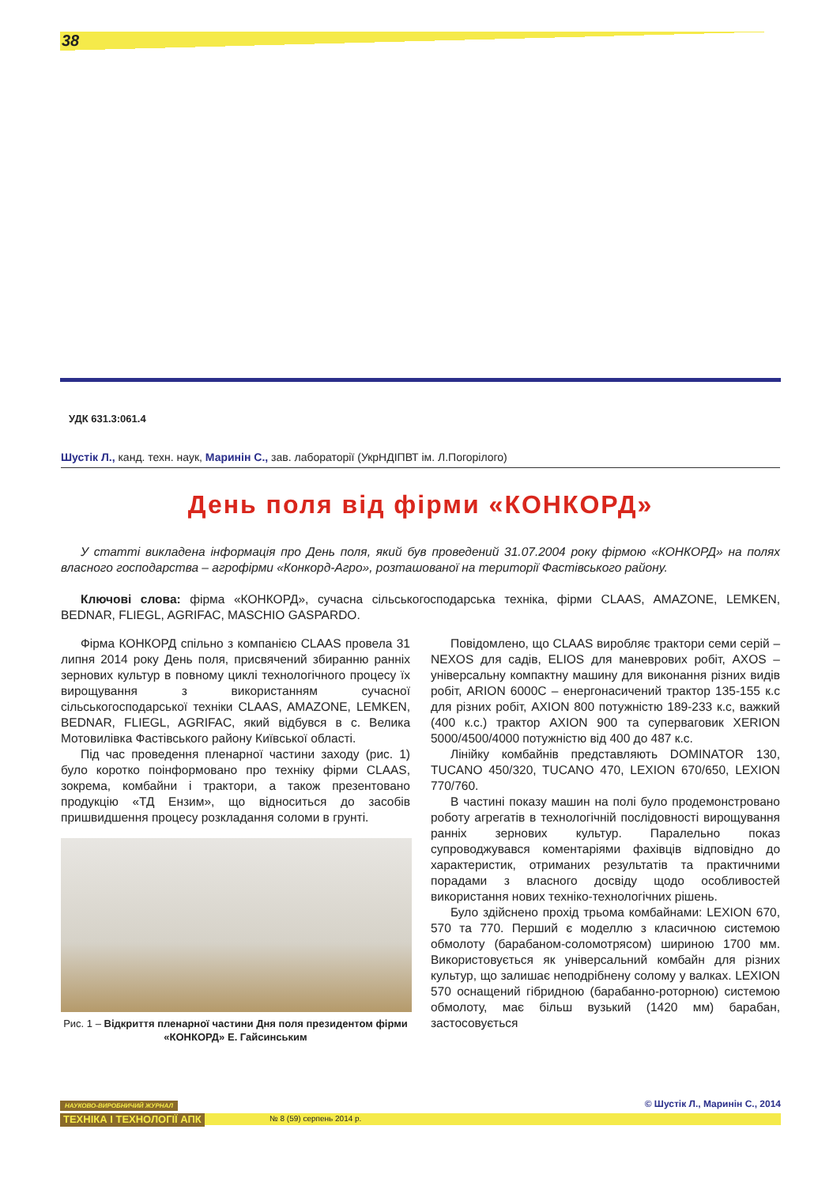38
УДК 631.3:061.4
Шустік Л., канд. техн. наук, Маринін С., зав. лабораторії (УкрНДІПВТ ім. Л.Погорілого)
День поля від фірми «КОНКОРД»
У статті викладена інформація про День поля, який був проведений 31.07.2004 року фірмою «КОНКОРД» на полях власного господарства – агрофірми «Конкорд-Агро», розташованої на території Фастівського району.
Ключові слова: фірма «КОНКОРД», сучасна сільськогосподарська техніка, фірми CLAAS, AMAZONE, LEMKEN, BEDNAR, FLIEGL, AGRIFAC, MASCHIO GASPARDO.
Фірма КОНКОРД спільно з компанією CLAAS провела 31 липня 2014 року День поля, присвячений збиранню ранніх зернових культур в повному циклі технологічного процесу їх вирощування з використанням сучасної сільськогосподарської техніки CLAAS, AMAZONE, LEMKEN, BEDNAR, FLIEGL, AGRIFAC, який відбувся в с. Велика Мотовилівка Фастівського району Київської області.
Під час проведення пленарної частини заходу (рис. 1) було коротко поінформовано про техніку фірми CLAAS, зокрема, комбайни і трактори, а також презентовано продукцію «ТД Ензим», що відноситься до засобів пришвидшення процесу розкладання соломи в грунті.
Рис. 1 – Відкриття пленарної частини Дня поля президентом фірми «КОНКОРД» Е. Гайсинським
Повідомлено, що CLAAS виробляє трактори семи серій – NEXOS для садів, ELIOS для маневрових робіт, AXOS – універсальну компактну машину для виконання різних видів робіт, ARION 6000C – енергонасичений трактор 135-155 к.с для різних робіт, AXION 800 потужністю 189-233 к.с, важкий (400 к.с.) трактор AXION 900 та суперваговик XERION 5000/4500/4000 потужністю від 400 до 487 к.с.
Лінійку комбайнів представляють DOMINATOR 130, TUCANO 450/320, TUCANO 470, LEXION 670/650, LEXION 770/760.
В частині показу машин на полі було продемонстровано роботу агрегатів в технологічній послідовності вирощування ранніх зернових культур. Паралельно показ супроводжувався коментаріями фахівців відповідно до характеристик, отриманих результатів та практичними порадами з власного досвіду щодо особливостей використання нових техніко-технологічних рішень.
Було здійснено прохід трьома комбайнами: LEXION 670, 570 та 770. Перший є моделлю з класичною системою обмолоту (барабаном-соломотрясом) шириною 1700 мм. Використовується як універсальний комбайн для різних культур, що залишає неподрібнену солому у валках. LEXION 570 оснащений гібридною (барабанно-роторною) системою обмолоту, має більш вузький (1420 мм) барабан, застосовується
© Шустік Л., Маринін С., 2014
НАУКОВО-ВИРОБНИЧИЙ ЖУРНАЛ
ТЕХНІКА І ТЕХНОЛОГІЇ АПК № 8 (59) серпень 2014 р.